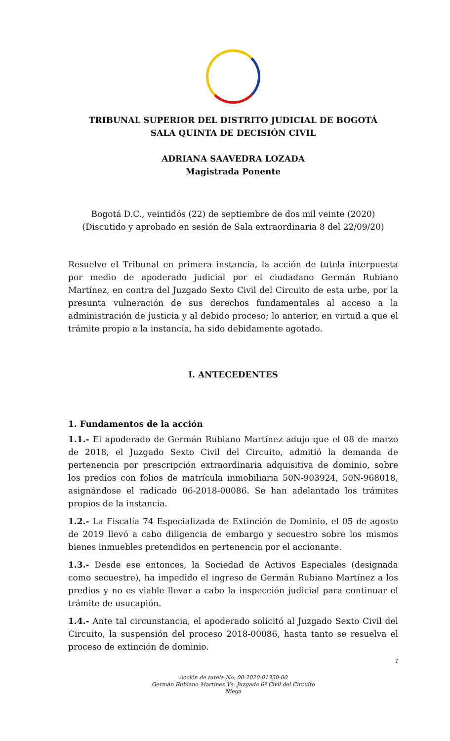TRIBUNAL SUPERIOR DEL DISTRITO JUDICIAL DE BOGOTÁ
SALA QUINTA DE DECISIÓN CIVIL
ADRIANA SAAVEDRA LOZADA
Magistrada Ponente
Bogotá D.C., veintidós (22) de septiembre de dos mil veinte (2020)
(Discutido y aprobado en sesión de Sala extraordinaria 8 del 22/09/20)
Resuelve el Tribunal en primera instancia, la acción de tutela interpuesta por medio de apoderado judicial por el ciudadano Germán Rubiano Martínez, en contra del Juzgado Sexto Civil del Circuito de esta urbe, por la presunta vulneración de sus derechos fundamentales al acceso a la administración de justicia y al debido proceso; lo anterior, en virtud a que el trámite propio a la instancia, ha sido debidamente agotado.
I. ANTECEDENTES
1. Fundamentos de la acción
1.1.- El apoderado de Germán Rubiano Martínez adujo que el 08 de marzo de 2018, el Juzgado Sexto Civil del Circuito, admitió la demanda de pertenencia por prescripción extraordinaria adquisitiva de dominio, sobre los predios con folios de matrícula inmobiliaria 50N-903924, 50N-968018, asignándose el radicado 06-2018-00086. Se han adelantado los trámites propios de la instancia.
1.2.- La Fiscalía 74 Especializada de Extinción de Dominio, el 05 de agosto de 2019 llevó a cabo diligencia de embargo y secuestro sobre los mismos bienes inmuebles pretendidos en pertenencia por el accionante.
1.3.- Desde ese entonces, la Sociedad de Activos Especiales (designada como secuestre), ha impedido el ingreso de Germán Rubiano Martínez a los predios y no es viable llevar a cabo la inspección judicial para continuar el trámite de usucapión.
1.4.- Ante tal circunstancia, el apoderado solicitó al Juzgado Sexto Civil del Circuito, la suspensión del proceso 2018-00086, hasta tanto se resuelva el proceso de extinción de dominio.
1
Acción de tutela No. 00-2020-01350-00
Germán Rubiano Martínez Vs. Juzgado 6º Civil del Circuito
Niega